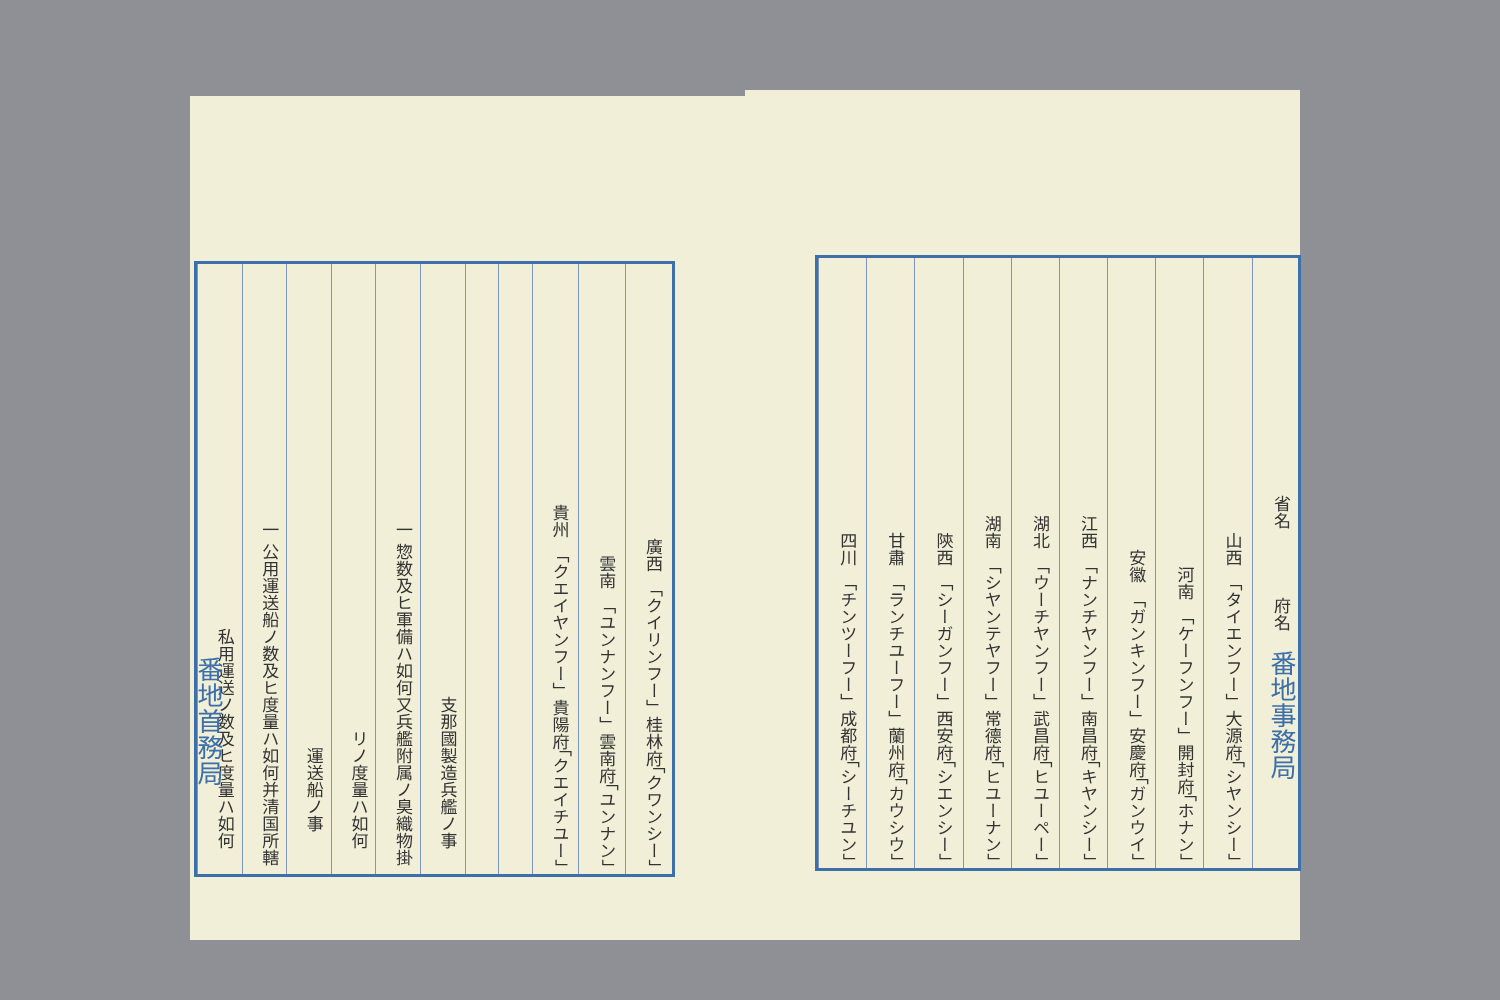| 「クワンシー」廣西 「クイリンフー」桂林府 | 「ユンナン」雲南 「ユンナンフー」雲南府 | 「クエイチユー」貴州 「クエイヤンフー」貴陽府 | | | 支那國製造兵艦ノ事 | 一 惣数及ヒ軍備ハ如何又兵艦附属ノ臭織物掛 | リノ度量ハ如何 | 運送船ノ事 | 一 公用運送船ノ数及ヒ度量ハ如何并清国所轄 | 私用運送ノ数及ヒ度量ハ如何 |
番地首務局
番地事務局
| 省名 府名 | 「シヤンシー」山西 「タイエンフー」大源府 | 「ホナン」河南 「ケーフンフー」開封府 | 「ガンウイ」安徽 「ガンキンフー」安慶府 | 「キヤンシー」江西 「ナンチヤンフー」南昌府 | 「ヒユーペー」湖北 「ウーチヤンフー」武昌府 | 「ヒユーナン」湖南 「シヤンテヤフー」常德府 | 「シエンシー」陝西 「シーガンフー」西安府 | 「カウシウ」甘肅 「ランチユーフー」蘭州府 | 「シーチユン」四川 「チンツーフー」成都府 |